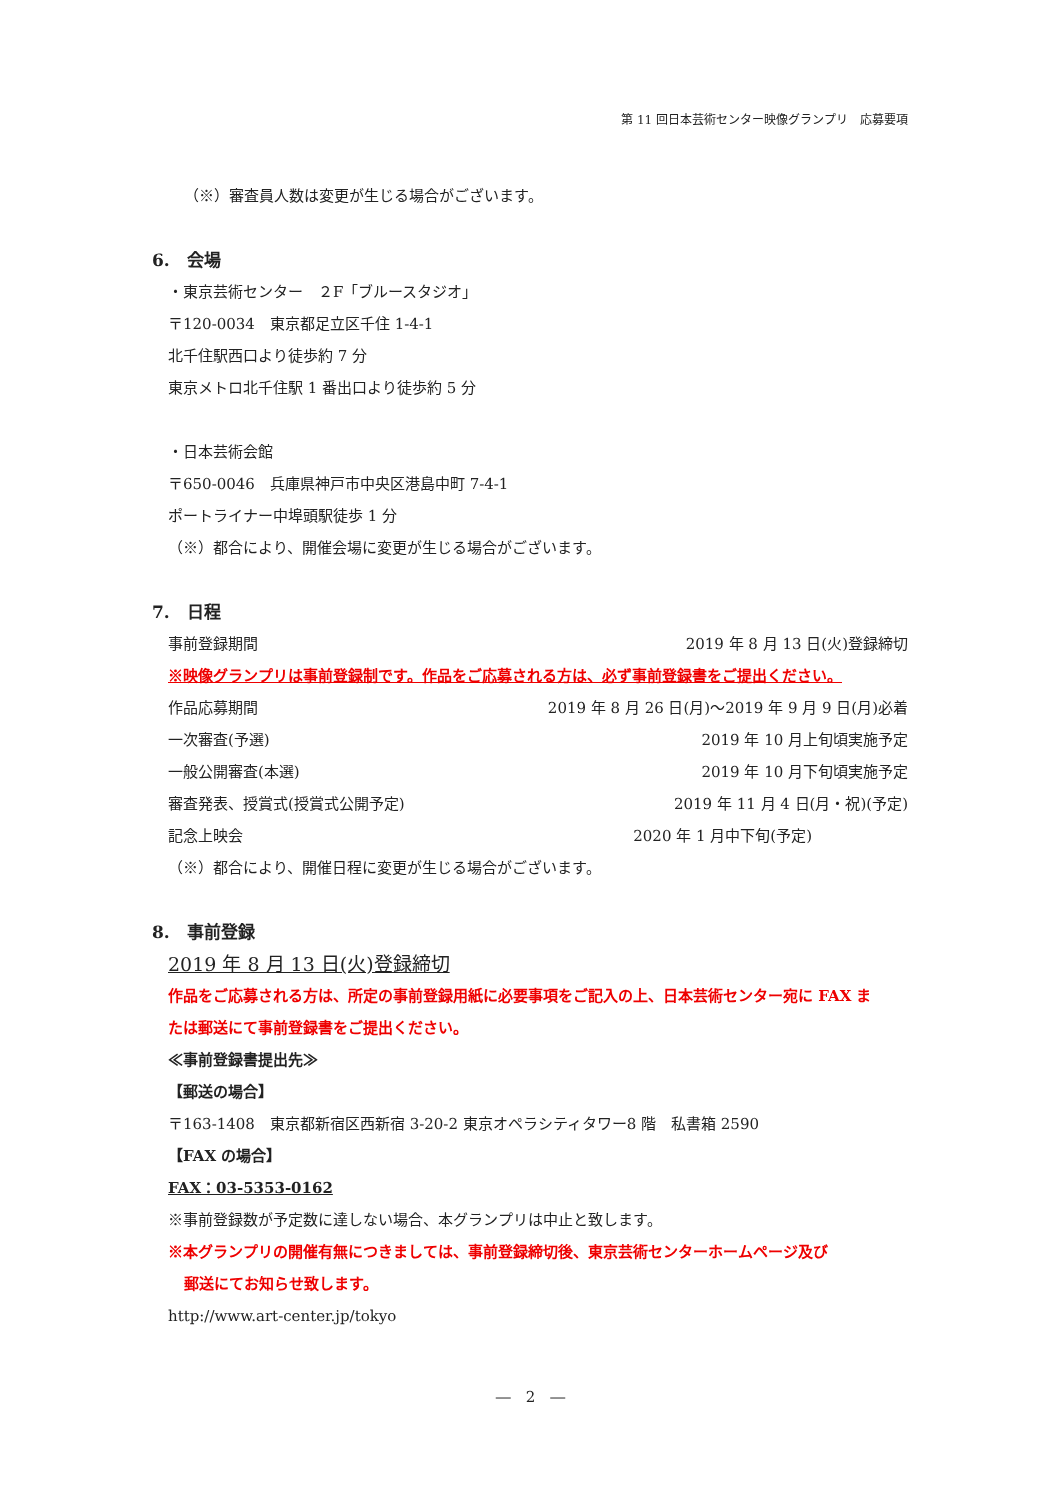第 11 回日本芸術センター映像グランプリ　応募要項
（※）審査員人数は変更が生じる場合がございます。
6.　会場
・東京芸術センター　２F「ブルースタジオ」
〒120-0034　東京都足立区千住 1-4-1
北千住駅西口より徒歩約 7 分
東京メトロ北千住駅 1 番出口より徒歩約 5 分
・日本芸術会館
〒650-0046　兵庫県神戸市中央区港島中町 7-4-1
ポートライナー中埠頭駅徒歩 1 分
（※）都合により、開催会場に変更が生じる場合がございます。
7.　日程
事前登録期間 2019 年 8 月 13 日(火)登録締切
※映像グランプリは事前登録制です。作品をご応募される方は、必ず事前登録書をご提出ください。
作品応募期間 2019 年 8 月 26 日(月)～2019 年 9 月 9 日(月)必着
一次審査(予選) 2019 年 10 月上旬頃実施予定
一般公開審査(本選) 2019 年 10 月下旬頃実施予定
審査発表、授賞式(授賞式公開予定) 2019 年 11 月 4 日(月・祝)(予定)
記念上映会 2020 年 1 月中下旬(予定)
（※）都合により、開催日程に変更が生じる場合がございます。
8.　事前登録
2019 年 8 月 13 日(火)登録締切
作品をご応募される方は、所定の事前登録用紙に必要事項をご記入の上、日本芸術センター宛に FAX ま
たは郵送にて事前登録書をご提出ください。
≪事前登録書提出先≫
【郵送の場合】
〒163-1408　東京都新宿区西新宿 3-20-2 東京オペラシティタワー8 階　私書箱 2590
【FAX の場合】
FAX：03-5353-0162
※事前登録数が予定数に達しない場合、本グランプリは中止と致します。
※本グランプリの開催有無につきましては、事前登録締切後、東京芸術センターホームページ及び
郵送にてお知らせ致します。
http://www.art-center.jp/tokyo
―　2　―